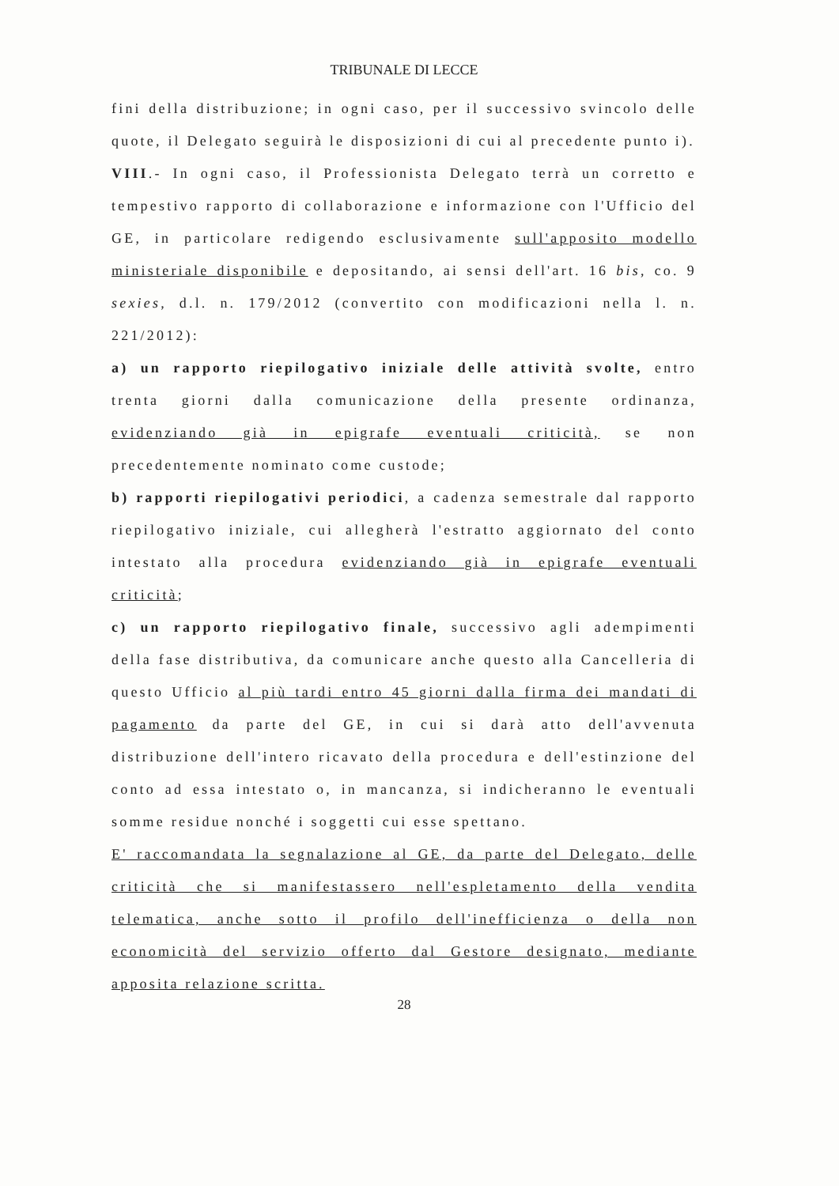TRIBUNALE DI LECCE
fini della distribuzione; in ogni caso, per il successivo svincolo delle quote, il Delegato seguirà le disposizioni di cui al precedente punto i).
VIII.- In ogni caso, il Professionista Delegato terrà un corretto e tempestivo rapporto di collaborazione e informazione con l'Ufficio del GE, in particolare redigendo esclusivamente sull'apposito modello ministeriale disponibile e depositando, ai sensi dell'art. 16 bis, co. 9 sexies, d.l. n. 179/2012 (convertito con modificazioni nella l. n. 221/2012):
a) un rapporto riepilogativo iniziale delle attività svolte, entro trenta giorni dalla comunicazione della presente ordinanza, evidenziando già in epigrafe eventuali criticità, se non precedentemente nominato come custode;
b) rapporti riepilogativi periodici, a cadenza semestrale dal rapporto riepilogativo iniziale, cui allegherà l'estratto aggiornato del conto intestato alla procedura evidenziando già in epigrafe eventuali criticità;
c) un rapporto riepilogativo finale, successivo agli adempimenti della fase distributiva, da comunicare anche questo alla Cancelleria di questo Ufficio al più tardi entro 45 giorni dalla firma dei mandati di pagamento da parte del GE, in cui si darà atto dell'avvenuta distribuzione dell'intero ricavato della procedura e dell'estinzione del conto ad essa intestato o, in mancanza, si indicheranno le eventuali somme residue nonché i soggetti cui esse spettano.
E' raccomandata la segnalazione al GE, da parte del Delegato, delle criticità che si manifestassero nell'espletamento della vendita telematica, anche sotto il profilo dell'inefficienza o della non economicità del servizio offerto dal Gestore designato, mediante apposita relazione scritta.
28